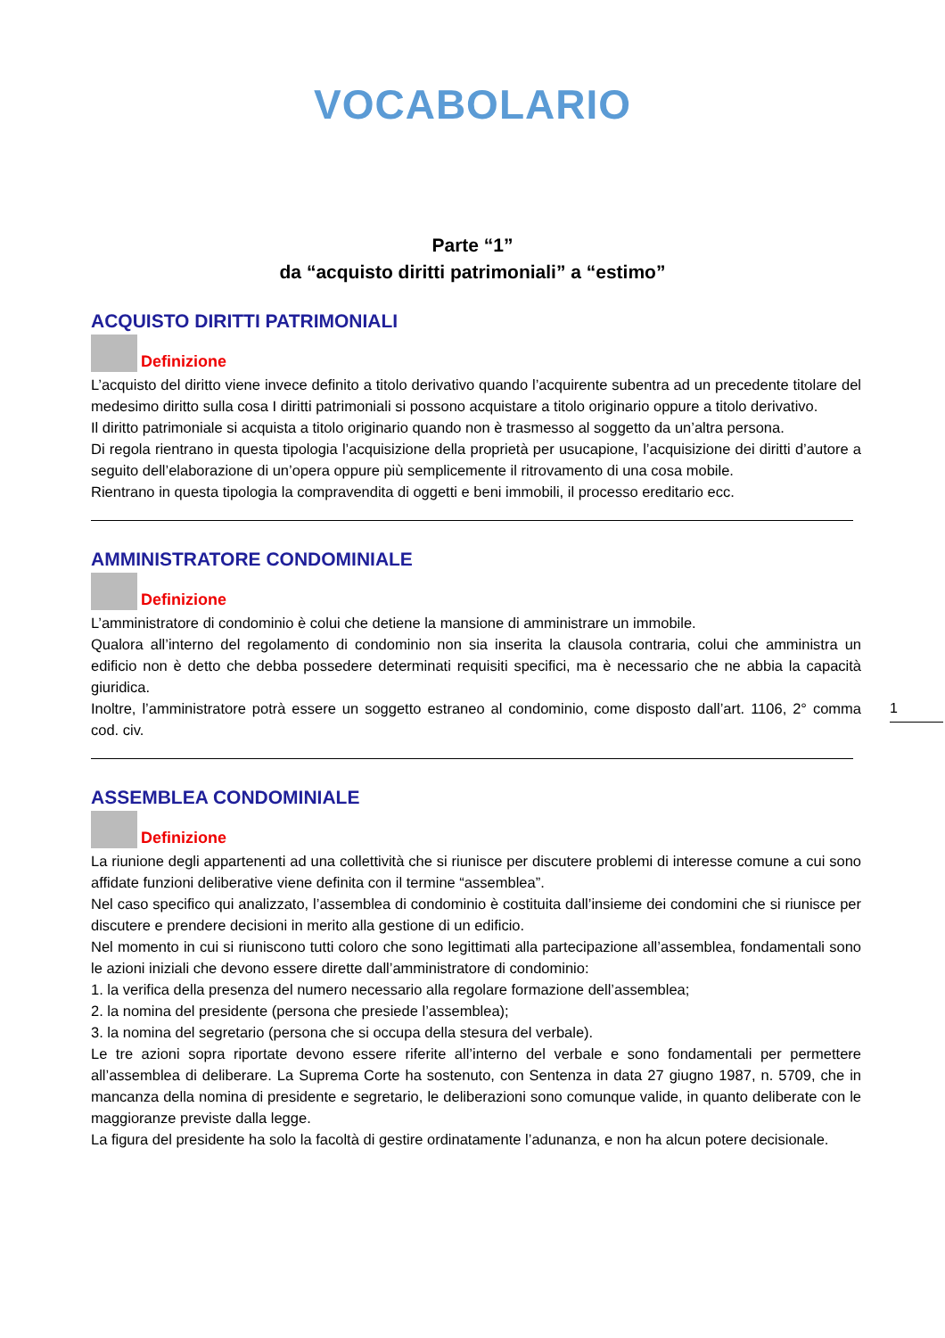VOCABOLARIO
Parte “1”
da “acquisto diritti patrimoniali” a “estimo”
ACQUISTO DIRITTI PATRIMONIALI
Definizione
L’acquisto del diritto viene invece definito a titolo derivativo quando l’acquirente subentra ad un precedente titolare del medesimo diritto sulla cosa I diritti patrimoniali si possono acquistare a titolo originario oppure a titolo derivativo.
Il diritto patrimoniale si acquista a titolo originario quando non è trasmesso al soggetto da un’altra persona.
Di regola rientrano in questa tipologia l’acquisizione della proprietà per usucapione, l’acquisizione dei diritti d’autore a seguito dell’elaborazione di un’opera oppure più semplicemente il ritrovamento di una cosa mobile.
Rientrano in questa tipologia la compravendita di oggetti e beni immobili, il processo ereditario ecc.
AMMINISTRATORE CONDOMINIALE
Definizione
L’amministratore di condominio è colui che detiene la mansione di amministrare un immobile.
Qualora all’interno del regolamento di condominio non sia inserita la clausola contraria, colui che amministra un edificio non è detto che debba possedere determinati requisiti specifici, ma è necessario che ne abbia la capacità giuridica.
Inoltre, l’amministratore potrà essere un soggetto estraneo al condominio, come disposto dall’art. 1106, 2° comma cod. civ.
ASSEMBLEA CONDOMINIALE
Definizione
La riunione degli appartenenti ad una collettività che si riunisce per discutere problemi di interesse comune a cui sono affidate funzioni deliberative viene definita con il termine “assemblea”.
Nel caso specifico qui analizzato, l’assemblea di condominio è costituita dall’insieme dei condomini che si riunisce per discutere e prendere decisioni in merito alla gestione di un edificio.
Nel momento in cui si riuniscono tutti coloro che sono legittimati alla partecipazione all’assemblea, fondamentali sono le azioni iniziali che devono essere dirette dall’amministratore di condominio:
1. la verifica della presenza del numero necessario alla regolare formazione dell’assemblea;
2. la nomina del presidente (persona che presiede l’assemblea);
3. la nomina del segretario (persona che si occupa della stesura del verbale).
Le tre azioni sopra riportate devono essere riferite all’interno del verbale e sono fondamentali per permettere all’assemblea di deliberare. La Suprema Corte ha sostenuto, con Sentenza in data 27 giugno 1987, n. 5709, che in mancanza della nomina di presidente e segretario, le deliberazioni sono comunque valide, in quanto deliberate con le maggioranze previste dalla legge.
La figura del presidente ha solo la facoltà di gestire ordinatamente l’adunanza, e non ha alcun potere decisionale.
1